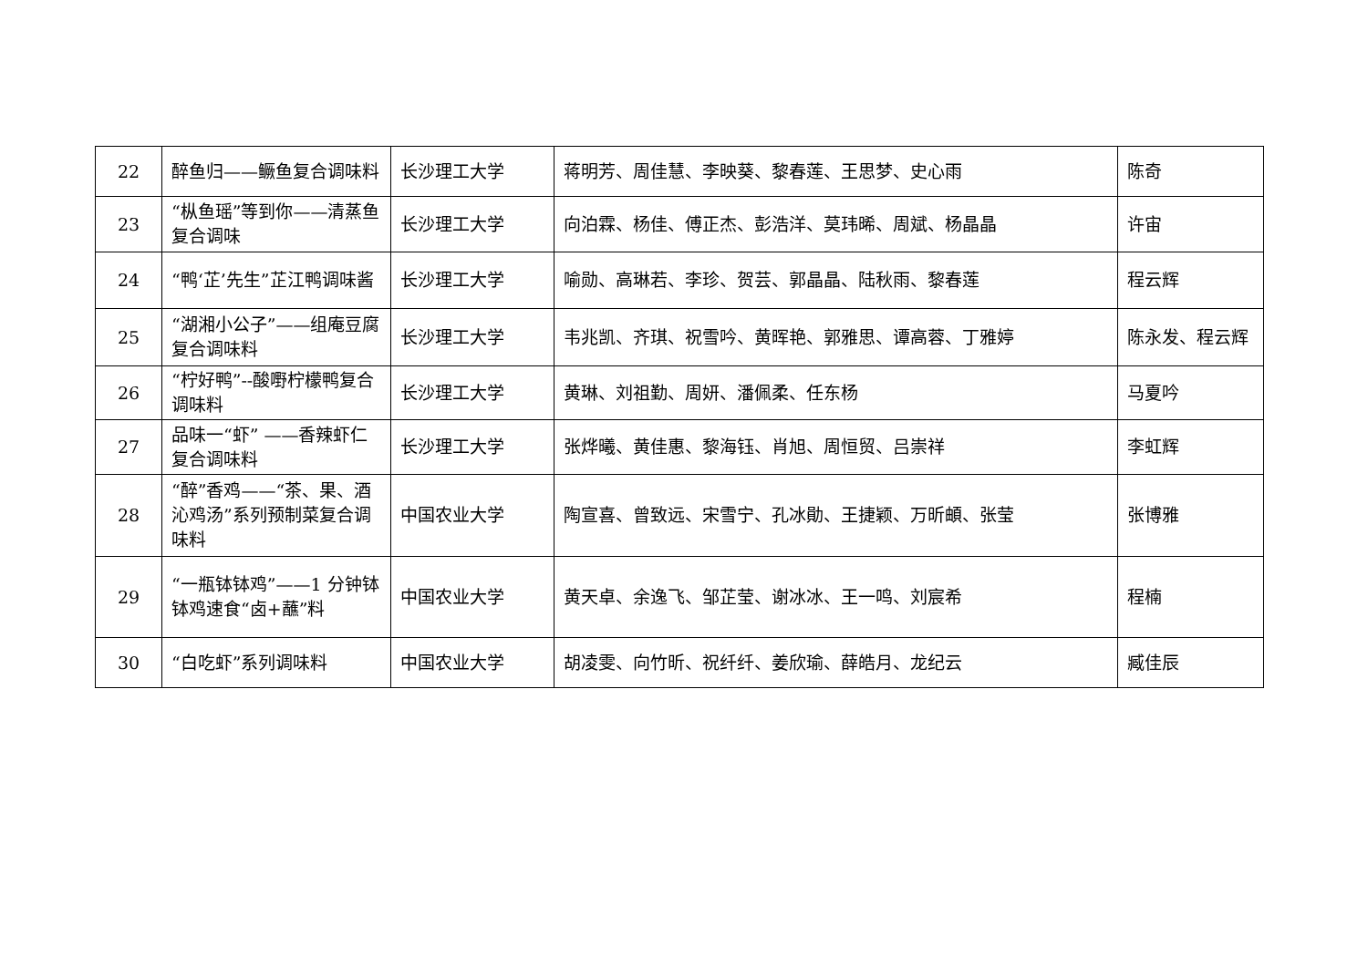| 22 | 醉鱼归——鳜鱼复合调味料 | 长沙理工大学 | 蒋明芳、周佳慧、李映葵、黎春莲、王思梦、史心雨 | 陈奇 |
| 23 | “枞鱼瑶”等到你——清蒸鱼复合调味 | 长沙理工大学 | 向泊霖、杨佳、傅正杰、彭浩洋、莫玮晞、周斌、杨晶晶 | 许宙 |
| 24 | “鸭‘芷’先生”芷江鸭调味酱 | 长沙理工大学 | 喻勋、高琳若、李珍、贺芸、郭晶晶、陆秋雨、黎春莲 | 程云辉 |
| 25 | “湖湘小公子”——组庵豆腐复合调味料 | 长沙理工大学 | 韦兆凯、齐琪、祝雪吟、黄晖艳、郭雅思、谭高蓉、丁雅婷 | 陈永发、程云辉 |
| 26 | “柠好鸭”--酸嘢柠檬鸭复合调味料 | 长沙理工大学 | 黄琳、刘祖勤、周妍、潘佩柔、任东杨 | 马夏吟 |
| 27 | 品味一“虾” ——香辣虾仁复合调味料 | 长沙理工大学 | 张烨曦、黄佳惠、黎海钰、肖旭、周恒贸、吕崇祥 | 李虹辉 |
| 28 | “醉”香鸡——“茶、果、酒沁鸡汤”系列预制菜复合调味料 | 中国农业大学 | 陶宣喜、曾致远、宋雪宁、孔冰勛、王捷颖、万昕頔、张莹 | 张博雅 |
| 29 | “一瓶钵钵鸡”——1 分钟钵钵鸡速食“卤+蘸”料 | 中国农业大学 | 黄天卓、余逸飞、邹芷莹、谢冰冰、王一鸣、刘宸希 | 程楠 |
| 30 | “白吃虾”系列调味料 | 中国农业大学 | 胡凌雯、向竹昕、祝纤纤、姜欣瑜、薛皓月、龙纪云 | 臧佳辰 |